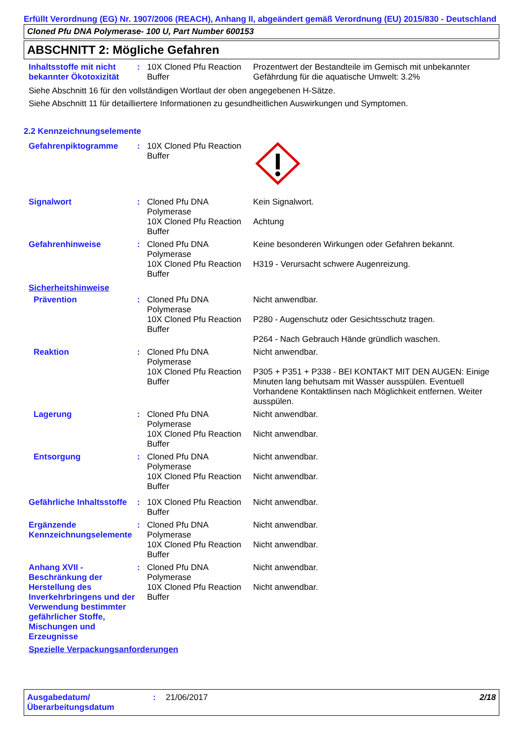Erfüllt Verordnung (EG) Nr. 1907/2006 (REACH), Anhang II, abgeändert gemäß Verordnung (EU) 2015/830 - Deutschland
Cloned Pfu DNA Polymerase- 100 U, Part Number 600153
ABSCHNITT 2: Mögliche Gefahren
Inhaltsstoffe mit nicht bekannter Ökotoxizität
: 10X Cloned Pfu Reaction Buffer
Prozentwert der Bestandteile im Gemisch mit unbekannter Gefährdung für die aquatische Umwelt: 3.2%
Siehe Abschnitt 16 für den vollständigen Wortlaut der oben angegebenen H-Sätze.
Siehe Abschnitt 11 für detailliertere Informationen zu gesundheitlichen Auswirkungen und Symptomen.
2.2 Kennzeichnungselemente
Gefahrenpiktogramme : 10X Cloned Pfu Reaction Buffer
Signalwort : Cloned Pfu DNA Polymerase
10X Cloned Pfu Reaction Buffer
Kein Signalwort.
Achtung
Gefahrenhinweise : Cloned Pfu DNA Polymerase
10X Cloned Pfu Reaction Buffer
Keine besonderen Wirkungen oder Gefahren bekannt.
H319 - Verursacht schwere Augenreizung.
Sicherheitshinweise
Prävention : Cloned Pfu DNA Polymerase
10X Cloned Pfu Reaction Buffer
Nicht anwendbar.
P280 - Augenschutz oder Gesichtsschutz tragen.
P264 - Nach Gebrauch Hände gründlich waschen.
Reaktion : Cloned Pfu DNA Polymerase
10X Cloned Pfu Reaction Buffer
Nicht anwendbar.
P305 + P351 + P338 - BEI KONTAKT MIT DEN AUGEN: Einige Minuten lang behutsam mit Wasser ausspülen. Eventuell Vorhandene Kontaktlinsen nach Möglichkeit entfernen. Weiter ausspülen.
Lagerung : Cloned Pfu DNA Polymerase
10X Cloned Pfu Reaction Buffer
Nicht anwendbar.
Nicht anwendbar.
Entsorgung : Cloned Pfu DNA Polymerase
10X Cloned Pfu Reaction Buffer
Nicht anwendbar.
Nicht anwendbar.
Gefährliche Inhaltsstoffe
: 10X Cloned Pfu Reaction Buffer
Nicht anwendbar.
Ergänzende Kennzeichnungselemente
: Cloned Pfu DNA Polymerase
10X Cloned Pfu Reaction Buffer
Nicht anwendbar.
Nicht anwendbar.
Anhang XVII - Beschränkung der Herstellung des Inverkehrbringens und der Verwendung bestimmter gefährlicher Stoffe, Mischungen und Erzeugnisse
: Cloned Pfu DNA Polymerase
10X Cloned Pfu Reaction Buffer
Nicht anwendbar.
Nicht anwendbar.
Spezielle Verpackungsanforderungen
Ausgabedatum/ Überarbeitungsdatum
: 21/06/2017 2/18